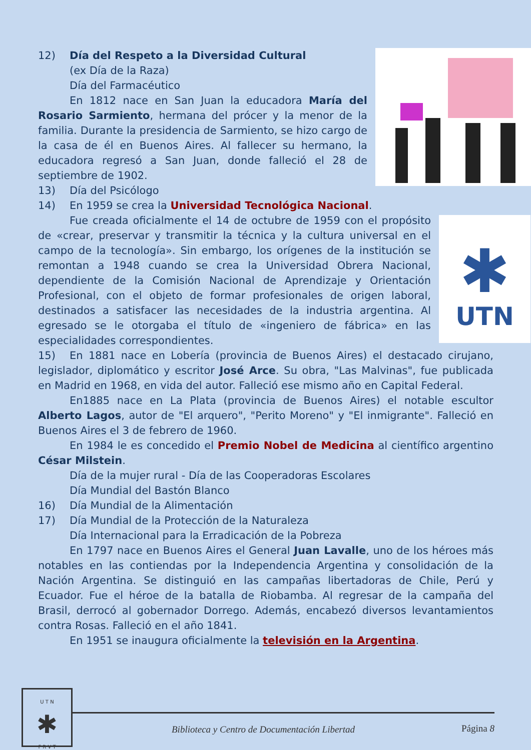12) Día del Respeto a la Diversidad Cultural
(ex Día de la Raza)
Día del Farmacéutico
En 1812 nace en San Juan la educadora María del Rosario Sarmiento, hermana del prócer y la menor de la familia. Durante la presidencia de Sarmiento, se hizo cargo de la casa de él en Buenos Aires. Al fallecer su hermano, la educadora regresó a San Juan, donde falleció el 28 de septiembre de 1902.
13) Día del Psicólogo
14) En 1959 se crea la Universidad Tecnológica Nacional.
✱
UTN
Fue creada oficialmente el 14 de octubre de 1959 con el propósito de «crear, preservar y transmitir la técnica y la cultura universal en el campo de la tecnología». Sin embargo, los orígenes de la institución se remontan a 1948 cuando se crea la Universidad Obrera Nacional, dependiente de la Comisión Nacional de Aprendizaje y Orientación Profesional, con el objeto de formar profesionales de origen laboral, destinados a satisfacer las necesidades de la industria argentina. Al egresado se le otorgaba el título de «ingeniero de fábrica» en las especialidades correspondientes.
15) En 1881 nace en Lobería (provincia de Buenos Aires) el destacado cirujano, legislador, diplomático y escritor José Arce. Su obra, "Las Malvinas", fue publicada en Madrid en 1968, en vida del autor. Falleció ese mismo año en Capital Federal.
En1885 nace en La Plata (provincia de Buenos Aires) el notable escultor Alberto Lagos, autor de "El arquero", "Perito Moreno" y "El inmigrante". Falleció en Buenos Aires el 3 de febrero de 1960.
En 1984 le es concedido el Premio Nobel de Medicina al científico argentino César Milstein.
Día de la mujer rural - Día de las Cooperadoras Escolares
Día Mundial del Bastón Blanco
16) Día Mundial de la Alimentación
17) Día Mundial de la Protección de la Naturaleza
Día Internacional para la Erradicación de la Pobreza
En 1797 nace en Buenos Aires el General Juan Lavalle, uno de los héroes más notables en las contiendas por la Independencia Argentina y consolidación de la Nación Argentina. Se distinguió en las campañas libertadoras de Chile, Perú y Ecuador. Fue el héroe de la batalla de Riobamba. Al regresar de la campaña del Brasil, derrocó al gobernador Dorrego. Además, encabezó diversos levantamientos contra Rosas. Falleció en el año 1841.
En 1951 se inaugura oficialmente la televisión en la Argentina.
U T N
✱
F R V T
Biblioteca y Centro de Documentación Libertad
Página 8